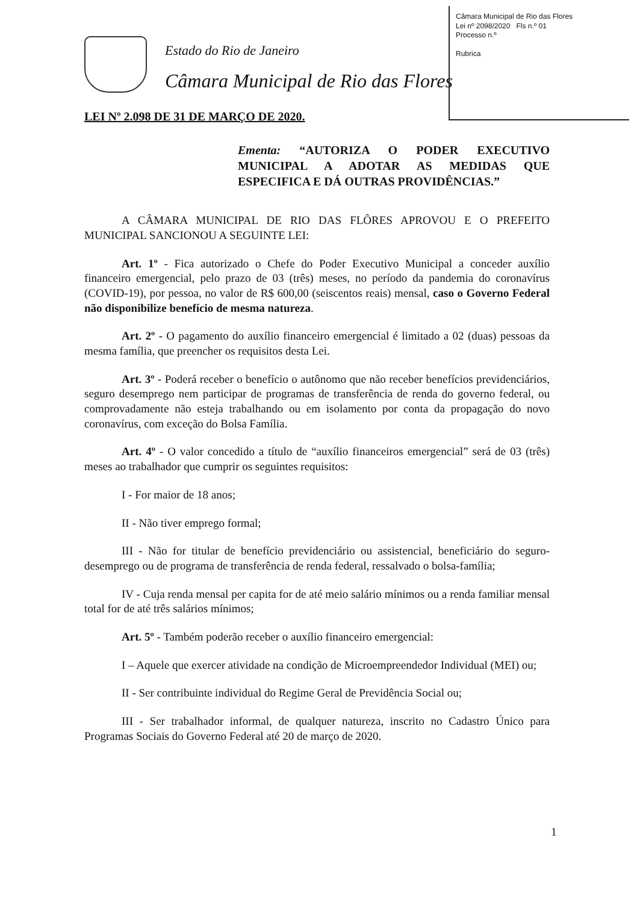Câmara Municipal de Rio das Flores
Lei nº 2098/2020 Fls n.º 01
Processo n.º
Rubrica
Estado do Rio de Janeiro
Câmara Municipal de Rio das Flores
LEI Nº 2.098 DE 31 DE MARÇO DE 2020.
Ementa: “AUTORIZA O PODER EXECUTIVO MUNICIPAL A ADOTAR AS MEDIDAS QUE ESPECIFICA E DÁ OUTRAS PROVIDÊNCIAS.”
A CÂMARA MUNICIPAL DE RIO DAS FLÔRES APROVOU E O PREFEITO MUNICIPAL SANCIONOU A SEGUINTE LEI:
Art. 1º - Fica autorizado o Chefe do Poder Executivo Municipal a conceder auxílio financeiro emergencial, pelo prazo de 03 (três) meses, no período da pandemia do coronavírus (COVID-19), por pessoa, no valor de R$ 600,00 (seiscentos reais) mensal, caso o Governo Federal não disponibilize benefício de mesma natureza.
Art. 2º - O pagamento do auxílio financeiro emergencial é limitado a 02 (duas) pessoas da mesma família, que preencher os requisitos desta Lei.
Art. 3º - Poderá receber o benefício o autônomo que não receber benefícios previdenciários, seguro desemprego nem participar de programas de transferência de renda do governo federal, ou comprovadamente não esteja trabalhando ou em isolamento por conta da propagação do novo coronavírus, com exceção do Bolsa Família.
Art. 4º - O valor concedido a título de “auxílio financeiros emergencial” será de 03 (três) meses ao trabalhador que cumprir os seguintes requisitos:
I - For maior de 18 anos;
II - Não tiver emprego formal;
III - Não for titular de benefício previdenciário ou assistencial, beneficiário do seguro-desemprego ou de programa de transferência de renda federal, ressalvado o bolsa-família;
IV - Cuja renda mensal per capita for de até meio salário mínimos ou a renda familiar mensal total for de até três salários mínimos;
Art. 5º - Também poderão receber o auxílio financeiro emergencial:
I – Aquele que exercer atividade na condição de Microempreendedor Individual (MEI) ou;
II - Ser contribuinte individual do Regime Geral de Previdência Social ou;
III - Ser trabalhador informal, de qualquer natureza, inscrito no Cadastro Único para Programas Sociais do Governo Federal até 20 de março de 2020.
1